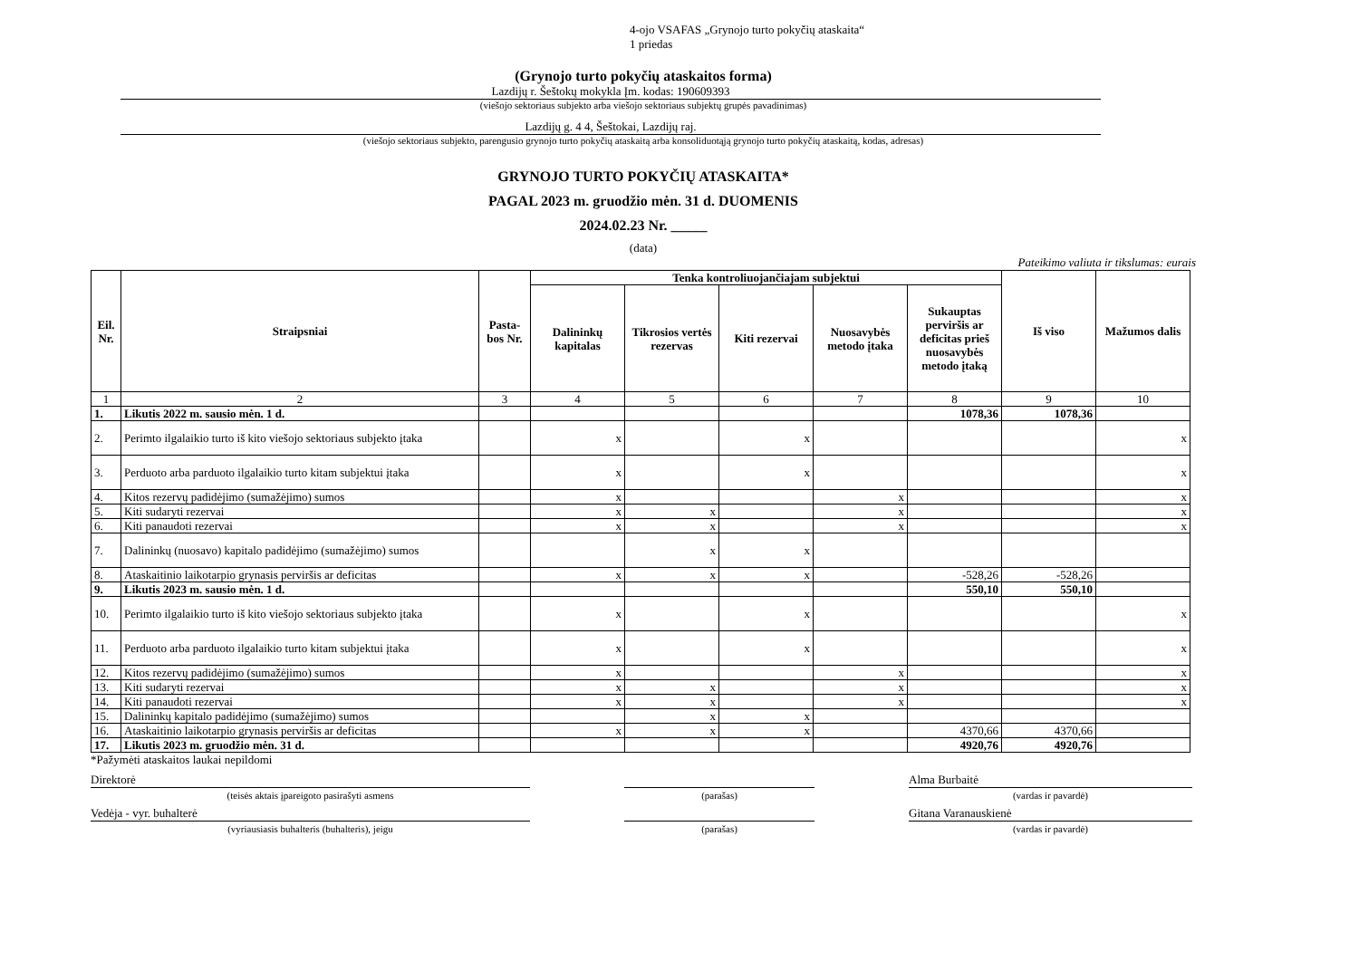4-ojo VSAFAS „Grynojo turto pokyčių ataskaita“
1 priedas
(Grynojo turto pokyčių ataskaitos forma)
Lazdijų r. Šeštokų mokykla Įm. kodas: 190609393
(viešojo sektoriaus subjekto arba viešojo sektoriaus subjektų grupės pavadinimas)
Lazdijų g. 4 4, Šeštokai, Lazdijų raj.
(viešojo sektoriaus subjekto, parengusio grynojo turto pokyčių ataskaitą arba konsoliduotąją grynojo turto pokyčių ataskaitą, kodas, adresas)
GRYNOJO TURTO POKYČIŲ ATASKAITA*
PAGAL 2023 m. gruodžio mėn. 31 d. DUOMENIS
2024.02.23 Nr. _____
(data)
Pateikimo valiuta ir tikslumas: eurais
| Eil. Nr. | Straipsniai | Pasta-bos Nr. | Tenka kontroliuojančiajam subjektui | | | | | Iš viso | Mažumos dalis |
| --- | --- | --- | --- | --- | --- | --- | --- | --- | --- |
| | | | Dalininkų kapitalas | Tikrosios vertės rezervas | Kiti rezervai | Nuosavybės metodo įtaka | Sukauptas perviršis ar deficitas prieš nuosavybės metodo įtaką | | |
| 1 | 2 | 3 | 4 | 5 | 6 | 7 | 8 | 9 | 10 |
| 1. | Likutis 2022 m. sausio mėn. 1 d. | | | | | | 1078,36 | 1078,36 | |
| 2. | Perimto ilgalaikio turto iš kito viešojo sektoriaus subjekto įtaka | | x | | x | | | | x |
| 3. | Perduoto arba parduoto ilgalaikio turto kitam subjektui įtaka | | x | | x | | | | x |
| 4. | Kitos rezervų padidėjimo (sumažėjimo) sumos | | x | | | x | | | x |
| 5. | Kiti sudaryti rezervai | | x | x | | x | | | x |
| 6. | Kiti panaudoti rezervai | | x | x | | x | | | x |
| 7. | Dalininkų (nuosavo) kapitalo padidėjimo (sumažėjimo) sumos | | | x | x | | | | |
| 8. | Ataskaitinio laikotarpio grynasis perviršis ar deficitas | | x | x | x | | -528,26 | -528,26 | |
| 9. | Likutis 2023 m. sausio mėn. 1 d. | | | | | | 550,10 | 550,10 | |
| 10. | Perimto ilgalaikio turto iš kito viešojo sektoriaus subjekto įtaka | | x | | x | | | | x |
| 11. | Perduoto arba parduoto ilgalaikio turto kitam subjektui įtaka | | x | | x | | | | x |
| 12. | Kitos rezervų padidėjimo (sumažėjimo) sumos | | x | | | x | | | x |
| 13. | Kiti sudaryti rezervai | | x | x | | x | | | x |
| 14. | Kiti panaudoti rezervai | | x | x | | x | | | x |
| 15. | Dalininkų kapitalo padidėjimo (sumažėjimo) sumos | | | x | x | | | | |
| 16. | Ataskaitinio laikotarpio grynasis perviršis ar deficitas | | x | x | x | | 4370,66 | 4370,66 | |
| 17. | Likutis 2023 m. gruodžio mėn. 31 d. | | | | | | 4920,76 | 4920,76 | |
*Pažymėti ataskaitos laukai nepildomi
Direktorė Alma Burbaitė
(teisės aktais įpareigoto pasirašyti asmens (parašas) (vardas ir pavardė)
Vedėja - vyr. buhalterė Gitana Varanauskienė
(vyriausiasis buhalteris (buhalteris), jeigu (parašas) (vardas ir pavardė)